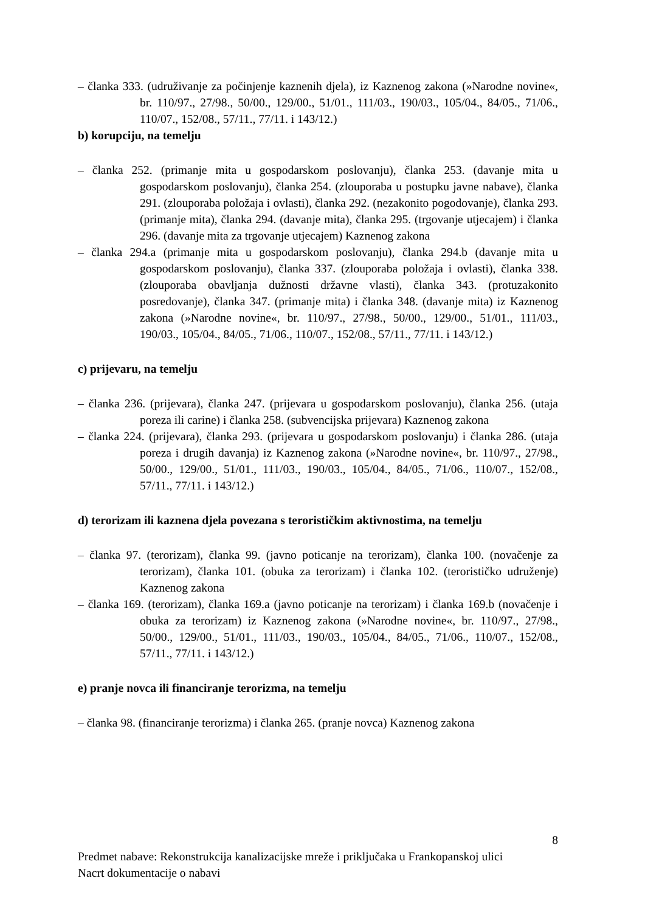– članka 333. (udruživanje za počinjenje kaznenih djela), iz Kaznenog zakona (»Narodne novine«, br. 110/97., 27/98., 50/00., 129/00., 51/01., 111/03., 190/03., 105/04., 84/05., 71/06., 110/07., 152/08., 57/11., 77/11. i 143/12.)
b) korupciju, na temelju
– članka 252. (primanje mita u gospodarskom poslovanju), članka 253. (davanje mita u gospodarskom poslovanju), članka 254. (zlouporaba u postupku javne nabave), članka 291. (zlouporaba položaja i ovlasti), članka 292. (nezakonito pogodovanje), članka 293. (primanje mita), članka 294. (davanje mita), članka 295. (trgovanje utjecajem) i članka 296. (davanje mita za trgovanje utjecajem) Kaznenog zakona
– članka 294.a (primanje mita u gospodarskom poslovanju), članka 294.b (davanje mita u gospodarskom poslovanju), članka 337. (zlouporaba položaja i ovlasti), članka 338. (zlouporaba obavljanja dužnosti državne vlasti), članka 343. (protuzakonito posredovanje), članka 347. (primanje mita) i članka 348. (davanje mita) iz Kaznenog zakona (»Narodne novine«, br. 110/97., 27/98., 50/00., 129/00., 51/01., 111/03., 190/03., 105/04., 84/05., 71/06., 110/07., 152/08., 57/11., 77/11. i 143/12.)
c) prijevaru, na temelju
– članka 236. (prijevara), članka 247. (prijevara u gospodarskom poslovanju), članka 256. (utaja poreza ili carine) i članka 258. (subvencijska prijevara) Kaznenog zakona
– članka 224. (prijevara), članka 293. (prijevara u gospodarskom poslovanju) i članka 286. (utaja poreza i drugih davanja) iz Kaznenog zakona (»Narodne novine«, br. 110/97., 27/98., 50/00., 129/00., 51/01., 111/03., 190/03., 105/04., 84/05., 71/06., 110/07., 152/08., 57/11., 77/11. i 143/12.)
d) terorizam ili kaznena djela povezana s terorističkim aktivnostima, na temelju
– članka 97. (terorizam), članka 99. (javno poticanje na terorizam), članka 100. (novačenje za terorizam), članka 101. (obuka za terorizam) i članka 102. (terorističko udruženje) Kaznenog zakona
– članka 169. (terorizam), članka 169.a (javno poticanje na terorizam) i članka 169.b (novačenje i obuka za terorizam) iz Kaznenog zakona (»Narodne novine«, br. 110/97., 27/98., 50/00., 129/00., 51/01., 111/03., 190/03., 105/04., 84/05., 71/06., 110/07., 152/08., 57/11., 77/11. i 143/12.)
e) pranje novca ili financiranje terorizma, na temelju
– članka 98. (financiranje terorizma) i članka 265. (pranje novca) Kaznenog zakona
8
Predmet nabave: Rekonstrukcija kanalizacijske mreže i priključaka u Frankopanskoj ulici
Nacrt dokumentacije o nabavi